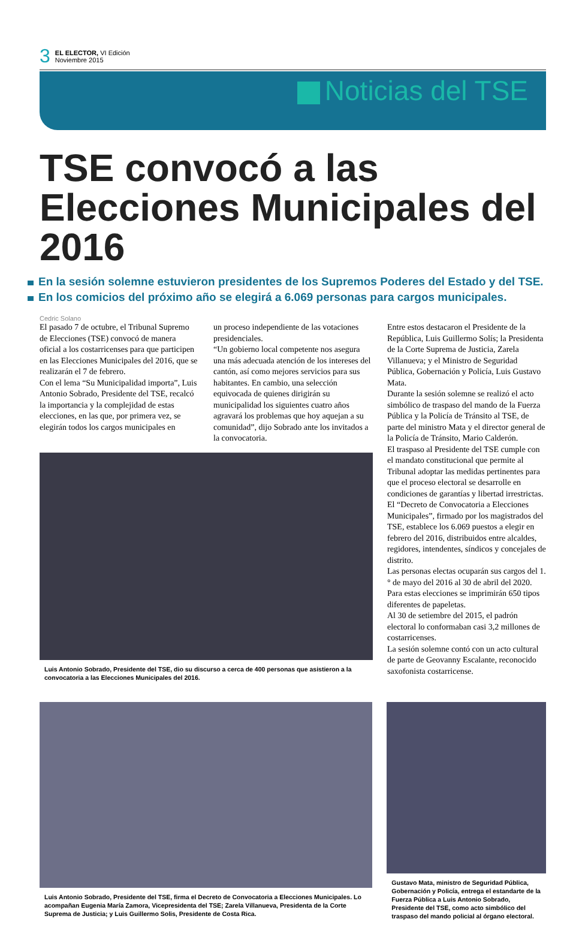3
EL ELECTOR, VI Edición
Noviembre 2015
Noticias del TSE
TSE convocó a las Elecciones Municipales del 2016
En la sesión solemne estuvieron presidentes de los Supremos Poderes del Estado y del TSE.
En los comicios del próximo año se elegirá a 6.069 personas para cargos municipales.
Cedric Solano
El pasado 7 de octubre, el Tribunal Supremo de Elecciones (TSE) convocó de manera oficial a los costarricenses para que participen en las Elecciones Municipales del 2016, que se realizarán el 7 de febrero.
Con el lema “Su Municipalidad importa”, Luis Antonio Sobrado, Presidente del TSE, recalcó la importancia y la complejidad de estas elecciones, en las que, por primera vez, se elegirán todos los cargos municipales en
un proceso independiente de las votaciones presidenciales.
“Un gobierno local competente nos asegura una más adecuada atención de los intereses del cantón, así como mejores servicios para sus habitantes. En cambio, una selección equivocada de quienes dirigirán su municipalidad los siguientes cuatro años agravará los problemas que hoy aquejan a su comunidad”, dijo Sobrado ante los invitados a la convocatoria.
Luis Antonio Sobrado, Presidente del TSE, dio su discurso a cerca de 400 personas que asistieron a la convocatoria a las Elecciones Municipales del 2016.
Entre estos destacaron el Presidente de la República, Luis Guillermo Solís; la Presidenta de la Corte Suprema de Justicia, Zarela Villanueva; y el Ministro de Seguridad Pública, Gobernación y Policía, Luis Gustavo Mata.
Durante la sesión solemne se realizó el acto simbólico de traspaso del mando de la Fuerza Pública y la Policía de Tránsito al TSE, de parte del ministro Mata y el director general de la Policía de Tránsito, Mario Calderón.
El traspaso al Presidente del TSE cumple con el mandato constitucional que permite al Tribunal adoptar las medidas pertinentes para que el proceso electoral se desarrolle en condiciones de garantías y libertad irrestrictas.
El “Decreto de Convocatoria a Elecciones Municipales”, firmado por los magistrados del TSE, establece los 6.069 puestos a elegir en febrero del 2016, distribuidos entre alcaldes, regidores, intendentes, síndicos y concejales de distrito.
Las personas electas ocuparán sus cargos del 1.° de mayo del 2016 al 30 de abril del 2020.
Para estas elecciones se imprimirán 650 tipos diferentes de papeletas.
Al 30 de setiembre del 2015, el padrón electoral lo conformaban casi 3,2 millones de costarricenses.
La sesión solemne contó con un acto cultural de parte de Geovanny Escalante, reconocido saxofonista costarricense.
Luis Antonio Sobrado, Presidente del TSE, firma el Decreto de Convocatoria a Elecciones Municipales. Lo acompañan Eugenia María Zamora, Vicepresidenta del TSE; Zarela Villanueva, Presidenta de la Corte Suprema de Justicia; y Luis Guillermo Solis, Presidente de Costa Rica.
Gustavo Mata, ministro de Seguridad Pública, Gobernación y Policía, entrega el estandarte de la Fuerza Pública a Luis Antonio Sobrado, Presidente del TSE, como acto simbólico del traspaso del mando policial al órgano electoral.